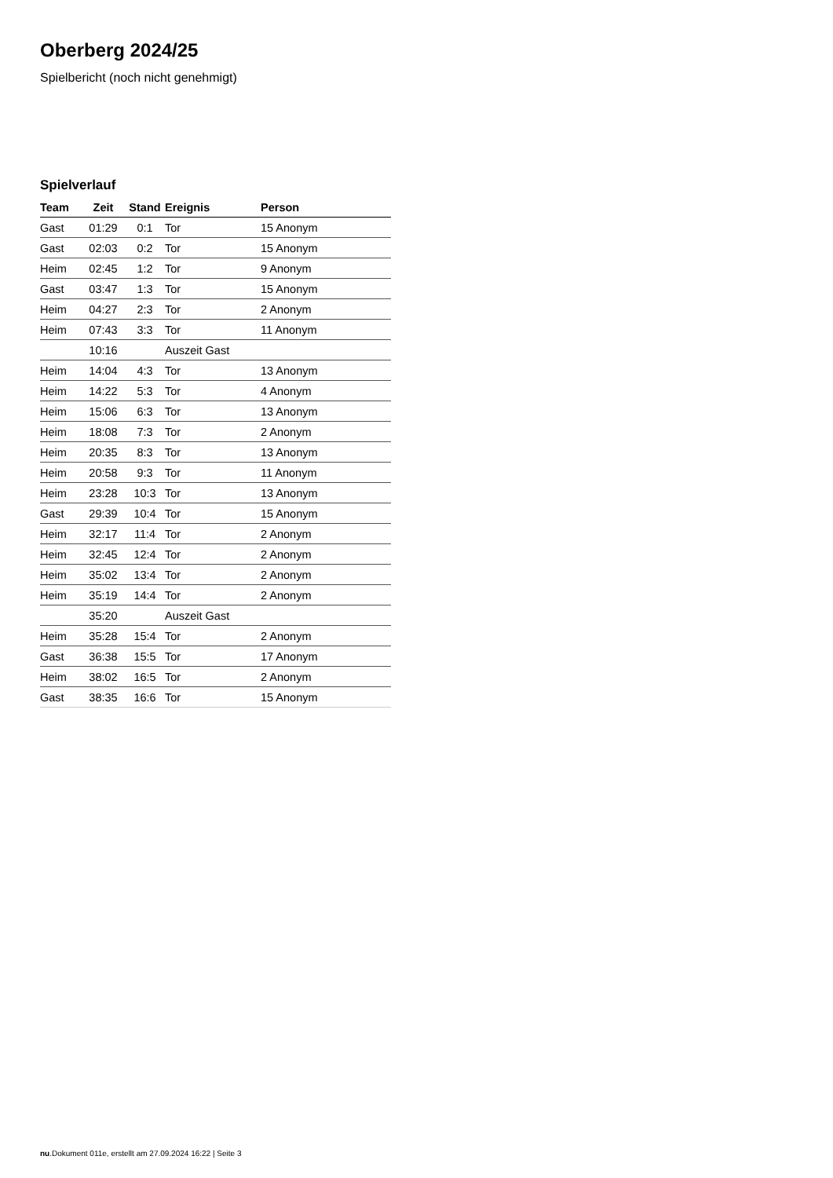Oberberg 2024/25
Spielbericht (noch nicht genehmigt)
Spielverlauf
| Team | Zeit | Stand | Ereignis | Person |
| --- | --- | --- | --- | --- |
| Gast | 01:29 | 0:1 | Tor | 15 Anonym |
| Gast | 02:03 | 0:2 | Tor | 15 Anonym |
| Heim | 02:45 | 1:2 | Tor | 9 Anonym |
| Gast | 03:47 | 1:3 | Tor | 15 Anonym |
| Heim | 04:27 | 2:3 | Tor | 2 Anonym |
| Heim | 07:43 | 3:3 | Tor | 11 Anonym |
| | 10:16 | | Auszeit Gast | |
| Heim | 14:04 | 4:3 | Tor | 13 Anonym |
| Heim | 14:22 | 5:3 | Tor | 4 Anonym |
| Heim | 15:06 | 6:3 | Tor | 13 Anonym |
| Heim | 18:08 | 7:3 | Tor | 2 Anonym |
| Heim | 20:35 | 8:3 | Tor | 13 Anonym |
| Heim | 20:58 | 9:3 | Tor | 11 Anonym |
| Heim | 23:28 | 10:3 | Tor | 13 Anonym |
| Gast | 29:39 | 10:4 | Tor | 15 Anonym |
| Heim | 32:17 | 11:4 | Tor | 2 Anonym |
| Heim | 32:45 | 12:4 | Tor | 2 Anonym |
| Heim | 35:02 | 13:4 | Tor | 2 Anonym |
| Heim | 35:19 | 14:4 | Tor | 2 Anonym |
| | 35:20 | | Auszeit Gast | |
| Heim | 35:28 | 15:4 | Tor | 2 Anonym |
| Gast | 36:38 | 15:5 | Tor | 17 Anonym |
| Heim | 38:02 | 16:5 | Tor | 2 Anonym |
| Gast | 38:35 | 16:6 | Tor | 15 Anonym |
nu.Dokument 011e, erstellt am 27.09.2024 16:22 | Seite 3